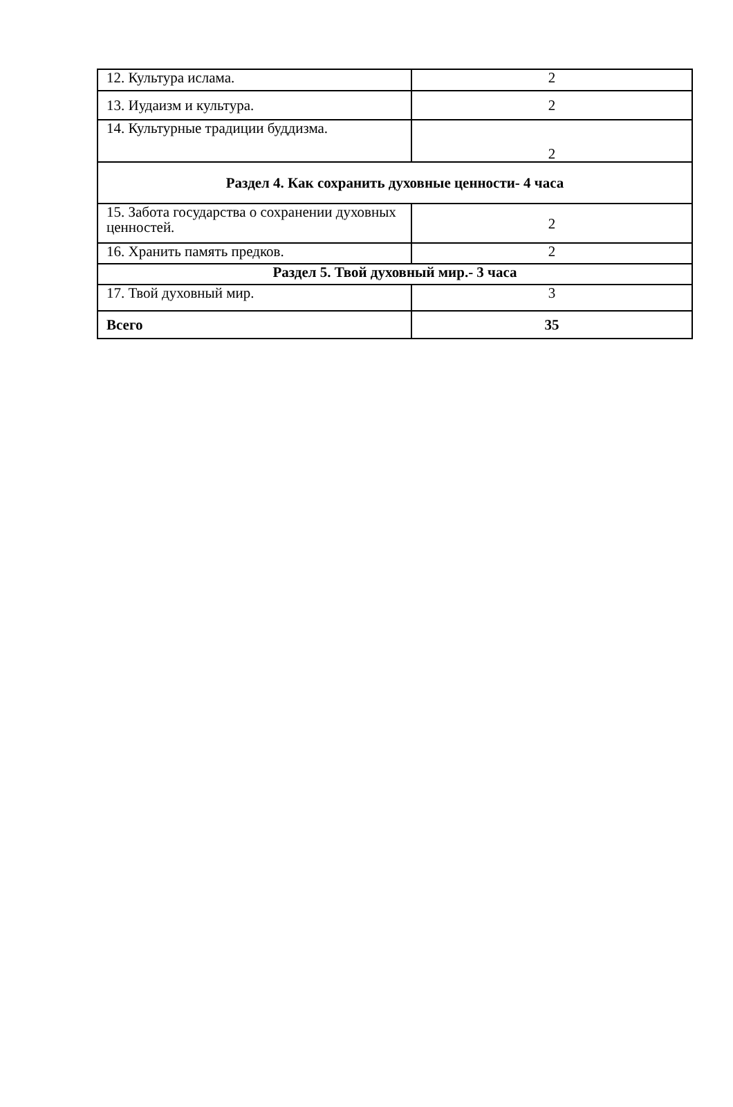| 12. Культура ислама. | 2 |
| 13. Иудаизм и культура. | 2 |
| 14. Культурные традиции буддизма. | 2 |
| Раздел 4. Как сохранить духовные ценности- 4 часа | |
| 15. Забота государства о сохранении духовных ценностей. | 2 |
| 16. Хранить память предков. | 2 |
| Раздел 5. Твой духовный мир.- 3 часа | |
| 17. Твой духовный мир. | 3 |
| Всего | 35 |